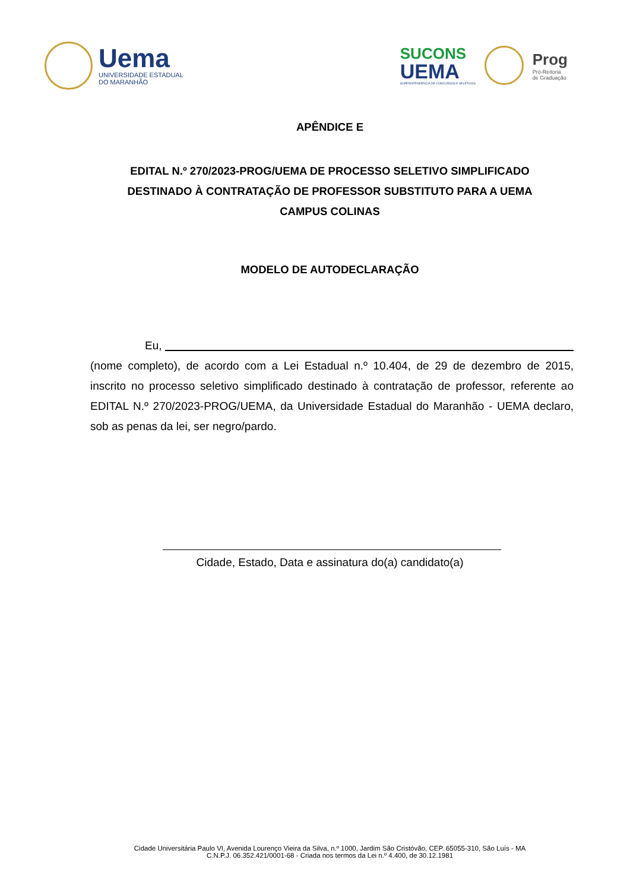Uema
UNIVERSIDADE ESTADUAL
DO MARANHÃO
SUCONS
UEMA
SUPERINTENDÊNCIA DE CONCURSOS E SELETIVOS
Prog
Pró-Reitoria
de Graduação
APÊNDICE E
EDITAL N.º 270/2023-PROG/UEMA DE PROCESSO SELETIVO SIMPLIFICADO
DESTINADO À CONTRATAÇÃO DE PROFESSOR SUBSTITUTO PARA A UEMA
CAMPUS COLINAS
MODELO DE AUTODECLARAÇÃO
Eu,
(nome completo), de acordo com a Lei Estadual n.º 10.404, de 29 de dezembro de 2015, inscrito no processo seletivo simplificado destinado à contratação de professor, referente ao EDITAL N.º 270/2023-PROG/UEMA, da Universidade Estadual do Maranhão - UEMA declaro, sob as penas da lei, ser negro/pardo.
Cidade, Estado, Data e assinatura do(a) candidato(a)
Cidade Universitária Paulo VI, Avenida Lourenço Vieira da Silva, n.º 1000, Jardim São Cristóvão, CEP. 65055-310, São Luís - MA
C.N.P.J. 06.352.421/0001-68 - Criada nos termos da Lei n.º 4.400, de 30.12.1981